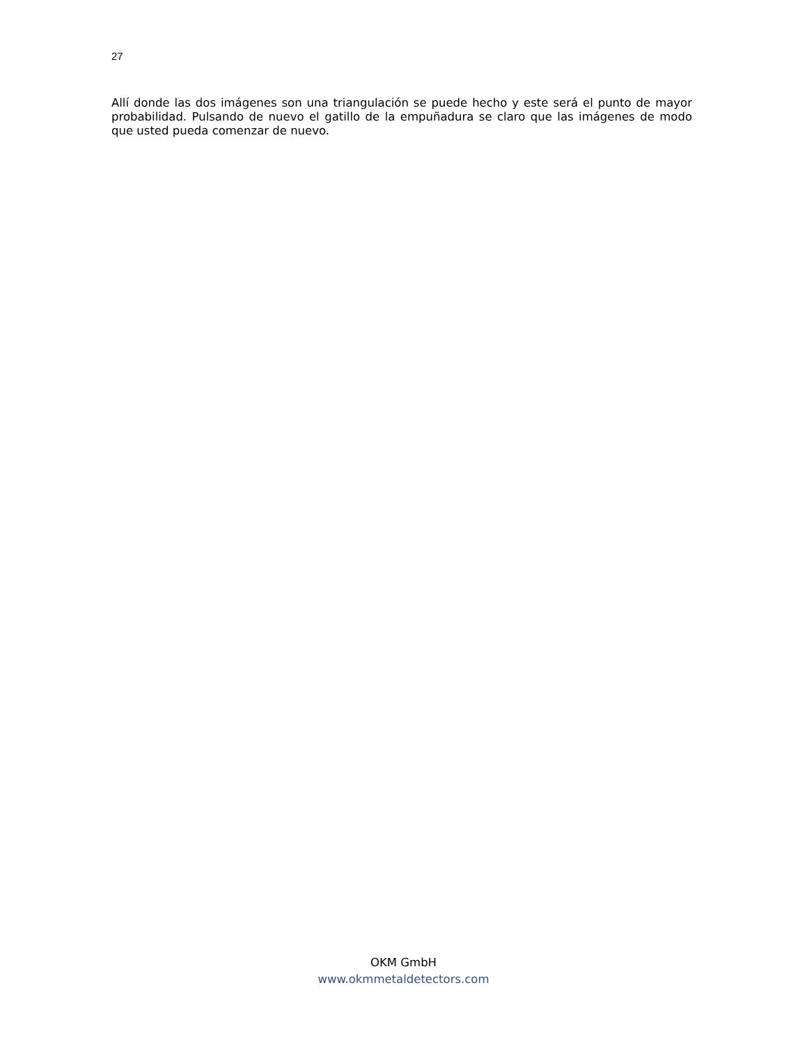27
Allí donde las dos imágenes son una triangulación se puede hecho y este será el punto de mayor probabilidad. Pulsando de nuevo el gatillo de la empuñadura se claro que las imágenes de modo que usted pueda comenzar de nuevo.
OKM GmbH
www.okmmetaldetectors.com